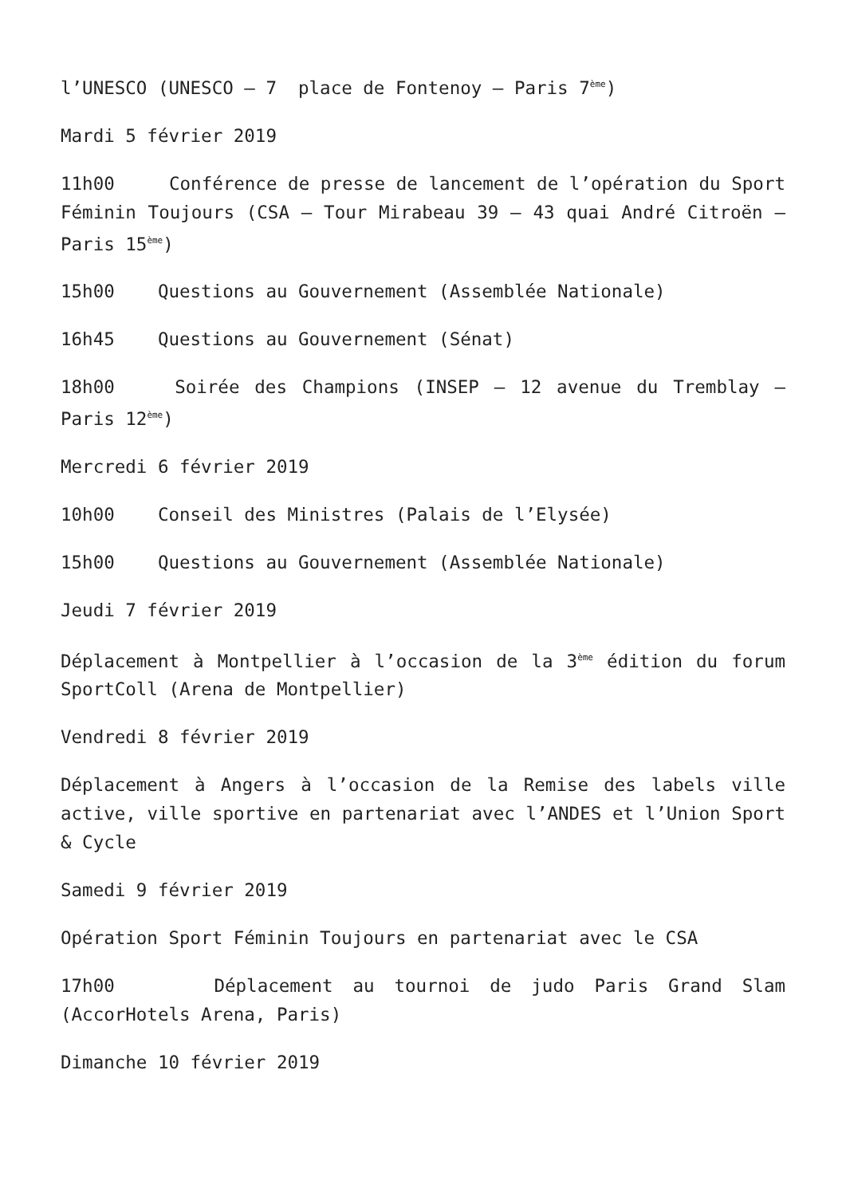l’UNESCO (UNESCO – 7 place de Fontenoy – Paris 7<sup>ème</sup>)
Mardi 5 février 2019
11h00 Conférence de presse de lancement de l’opération du Sport Féminin Toujours (CSA – Tour Mirabeau 39 – 43 quai André Citroën – Paris 15<sup>ème</sup>)
15h00 Questions au Gouvernement (Assemblée Nationale)
16h45 Questions au Gouvernement (Sénat)
18h00 Soirée des Champions (INSEP – 12 avenue du Tremblay – Paris 12<sup>ème</sup>)
Mercredi 6 février 2019
10h00 Conseil des Ministres (Palais de l’Elysée)
15h00 Questions au Gouvernement (Assemblée Nationale)
Jeudi 7 février 2019
Déplacement à Montpellier à l’occasion de la 3<sup>ème</sup> édition du forum SportColl (Arena de Montpellier)
Vendredi 8 février 2019
Déplacement à Angers à l’occasion de la Remise des labels ville active, ville sportive en partenariat avec l’ANDES et l’Union Sport & Cycle
Samedi 9 février 2019
Opération Sport Féminin Toujours en partenariat avec le CSA
17h00 Déplacement au tournoi de judo Paris Grand Slam (AccorHotels Arena, Paris)
Dimanche 10 février 2019